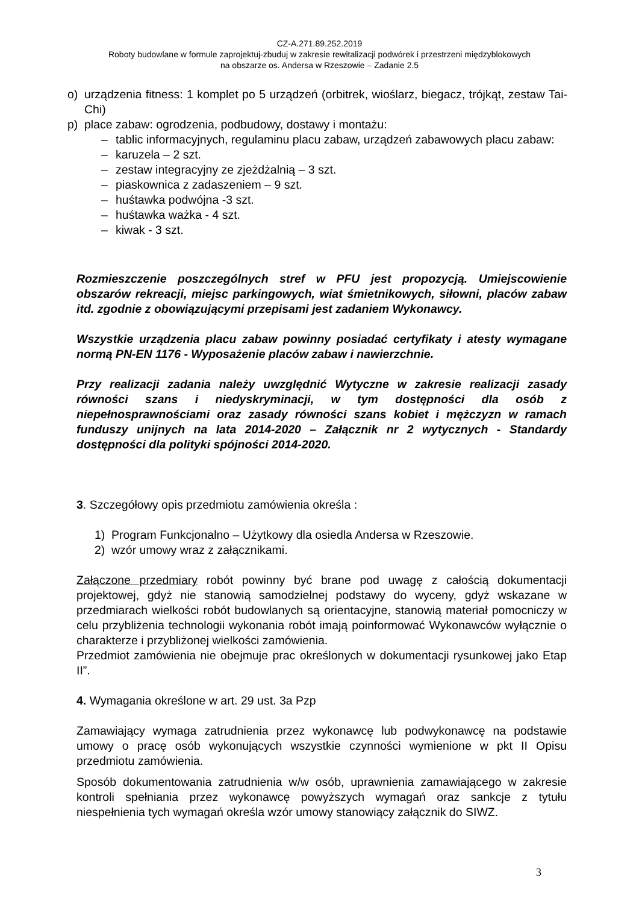CZ-A.271.89.252.2019
Roboty budowlane w formule zaprojektuj-zbuduj w zakresie rewitalizacji podwórek i przestrzeni międzyblokowych
na obszarze os. Andersa w Rzeszowie – Zadanie 2.5
o) urządzenia fitness: 1 komplet po 5 urządzeń (orbitrek, wioślarz, biegacz, trójkąt, zestaw Tai-Chi)
p) place zabaw: ogrodzenia, podbudowy, dostawy i montażu:
– tablic informacyjnych, regulaminu placu zabaw, urządzeń zabawowych placu zabaw:
– karuzela – 2 szt.
– zestaw integracyjny ze zjeżdżalnią – 3 szt.
– piaskownica z zadaszeniem – 9 szt.
– huśtawka podwójna -3 szt.
– huśtawka ważka - 4 szt.
– kiwak - 3 szt.
Rozmieszczenie poszczególnych stref w PFU jest propozycją. Umiejscowienie obszarów rekreacji, miejsc parkingowych, wiat śmietnikowych, siłowni, placów zabaw itd. zgodnie z obowiązującymi przepisami jest zadaniem Wykonawcy.
Wszystkie urządzenia placu zabaw powinny posiadać certyfikaty i atesty wymagane normą PN-EN 1176 - Wyposażenie placów zabaw i nawierzchnie.
Przy realizacji zadania należy uwzględnić Wytyczne w zakresie realizacji zasady równości szans i niedyskryminacji, w tym dostępności dla osób z niepełnosprawnościami oraz zasady równości szans kobiet i mężczyzn w ramach funduszy unijnych na lata 2014-2020 – Załącznik nr 2 wytycznych - Standardy dostępności dla polityki spójności 2014-2020.
3. Szczegółowy opis przedmiotu zamówienia określa :
1) Program Funkcjonalno – Użytkowy dla osiedla Andersa w Rzeszowie.
2) wzór umowy wraz z załącznikami.
Załączone przedmiary robót powinny być brane pod uwagę z całością dokumentacji projektowej, gdyż nie stanowią samodzielnej podstawy do wyceny, gdyż wskazane w przedmiarach wielkości robót budowlanych są orientacyjne, stanowią materiał pomocniczy w celu przybliżenia technologii wykonania robót imają poinformować Wykonawców wyłącznie o charakterze i przybliżonej wielkości zamówienia.
Przedmiot zamówienia nie obejmuje prac określonych w dokumentacji rysunkowej jako Etap II”.
4. Wymagania określone w art. 29 ust. 3a Pzp
Zamawiający wymaga zatrudnienia przez wykonawcę lub podwykonawcę na podstawie umowy o pracę osób wykonujących wszystkie czynności wymienione w pkt II Opisu przedmiotu zamówienia.
Sposób dokumentowania zatrudnienia w/w osób, uprawnienia zamawiającego w zakresie kontroli spełniania przez wykonawcę powyższych wymagań oraz sankcje z tytułu niespełnienia tych wymagań określa wzór umowy stanowiący załącznik do SIWZ.
3